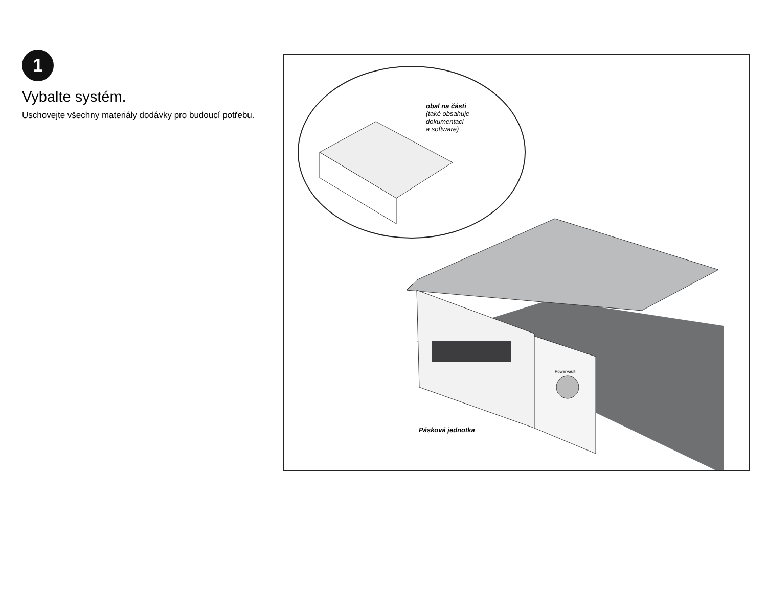1
Vybalte systém.
Uschovejte všechny materiály dodávky pro budoucí potřebu.
obal na části
(také obsahuje
dokumentaci
a software)
PowerVault
Pásková jednotka